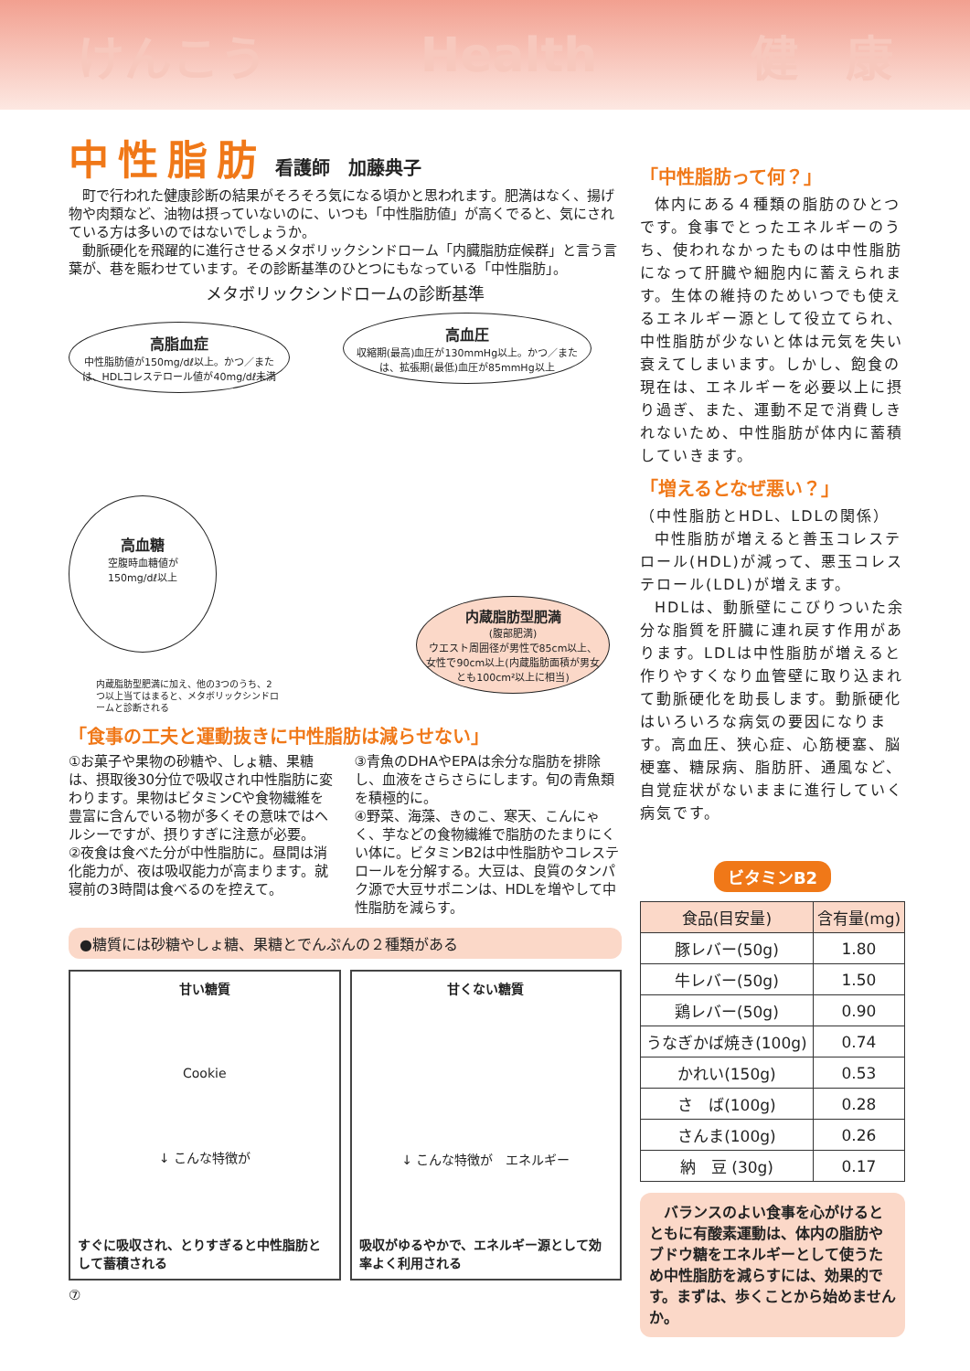けんこう Health 健　康
中性脂肪 看護師　加藤典子
町で行われた健康診断の結果がそろそろ気になる頃かと思われます。肥満はなく、揚げ物や肉類など、油物は摂っていないのに、いつも「中性脂肪値」が高くでると、気にされている方は多いのではないでしょうか。
動脈硬化を飛躍的に進行させるメタボリックシンドローム「内臓脂肪症候群」と言う言葉が、巷を賑わせています。その診断基準のひとつにもなっている「中性脂肪」。
メタボリックシンドロームの診断基準
高脂血症
中性脂肪値が150mg/dℓ以上。かつ／または、HDLコレステロール値が40mg/dℓ未満
高血圧
収縮期(最高)血圧が130mmHg以上。かつ／または、拡張期(最低)血圧が85mmHg以上
高血糖
空腹時血糖値が
150mg/dℓ以上
内蔵脂肪型肥満
(腹部肥満)
ウエスト周囲径が男性で85cm以上、女性で90cm以上(内蔵脂肪面積が男女とも100cm²以上に相当)
内蔵脂肪型肥満に加え、他の3つのうち、2つ以上当てはまると、メタボリックシンドロームと診断される
「食事の工夫と運動抜きに中性脂肪は減らせない」
①お菓子や果物の砂糖や、しょ糖、果糖は、摂取後30分位で吸収され中性脂肪に変わります。果物はビタミンCや食物繊維を豊富に含んでいる物が多くその意味ではヘルシーですが、摂りすぎに注意が必要。
②夜食は食べた分が中性脂肪に。昼間は消化能力が、夜は吸収能力が高まります。就寝前の3時間は食べるのを控えて。
③青魚のDHAやEPAは余分な脂肪を排除し、血液をさらさらにします。旬の青魚類を積極的に。
④野菜、海藻、きのこ、寒天、こんにゃく、芋などの食物繊維で脂肪のたまりにくい体に。ビタミンB2は中性脂肪やコレステロールを分解する。大豆は、良質のタンパク源で大豆サポニンは、HDLを増やして中性脂肪を減らす。
●糖質には砂糖やしょ糖、果糖とでんぷんの２種類がある
甘い糖質
Cookie
↓ こんな特徴が
すぐに吸収され、とりすぎると中性脂肪として蓄積される
甘くない糖質　
↓ こんな特徴が　エネルギー
吸収がゆるやかで、エネルギー源として効率よく利用される
⑦
「中性脂肪って何？」
体内にある４種類の脂肪のひとつです。食事でとったエネルギーのうち、使われなかったものは中性脂肪になって肝臓や細胞内に蓄えられます。生体の維持のためいつでも使えるエネルギー源として役立てられ、中性脂肪が少ないと体は元気を失い衰えてしまいます。しかし、飽食の現在は、エネルギーを必要以上に摂り過ぎ、また、運動不足で消費しきれないため、中性脂肪が体内に蓄積していきます。
「増えるとなぜ悪い？」
（中性脂肪とHDL、LDLの関係）
中性脂肪が増えると善玉コレステロール(HDL)が減って、悪玉コレステロール(LDL)が増えます。
HDLは、動脈壁にこびりついた余分な脂質を肝臓に連れ戻す作用があります。LDLは中性脂肪が増えると作りやすくなり血管壁に取り込まれて動脈硬化を助長します。動脈硬化はいろいろな病気の要因になります。高血圧、狭心症、心筋梗塞、脳梗塞、糖尿病、脂肪肝、通風など、自覚症状がないままに進行していく病気です。
ビタミンB2
| 食品(目安量) | 含有量(mg) |
| --- | --- |
| 豚レバー(50g) | 1.80 |
| 牛レバー(50g) | 1.50 |
| 鶏レバー(50g) | 0.90 |
| うなぎかば焼き(100g) | 0.74 |
| かれい(150g) | 0.53 |
| さ ば(100g) | 0.28 |
| さんま(100g) | 0.26 |
| 納 豆 (30g) | 0.17 |
　バランスのよい食事を心がけるとともに有酸素運動は、体内の脂肪やブドウ糖をエネルギーとして使うため中性脂肪を減らすには、効果的です。まずは、歩くことから始めませんか。